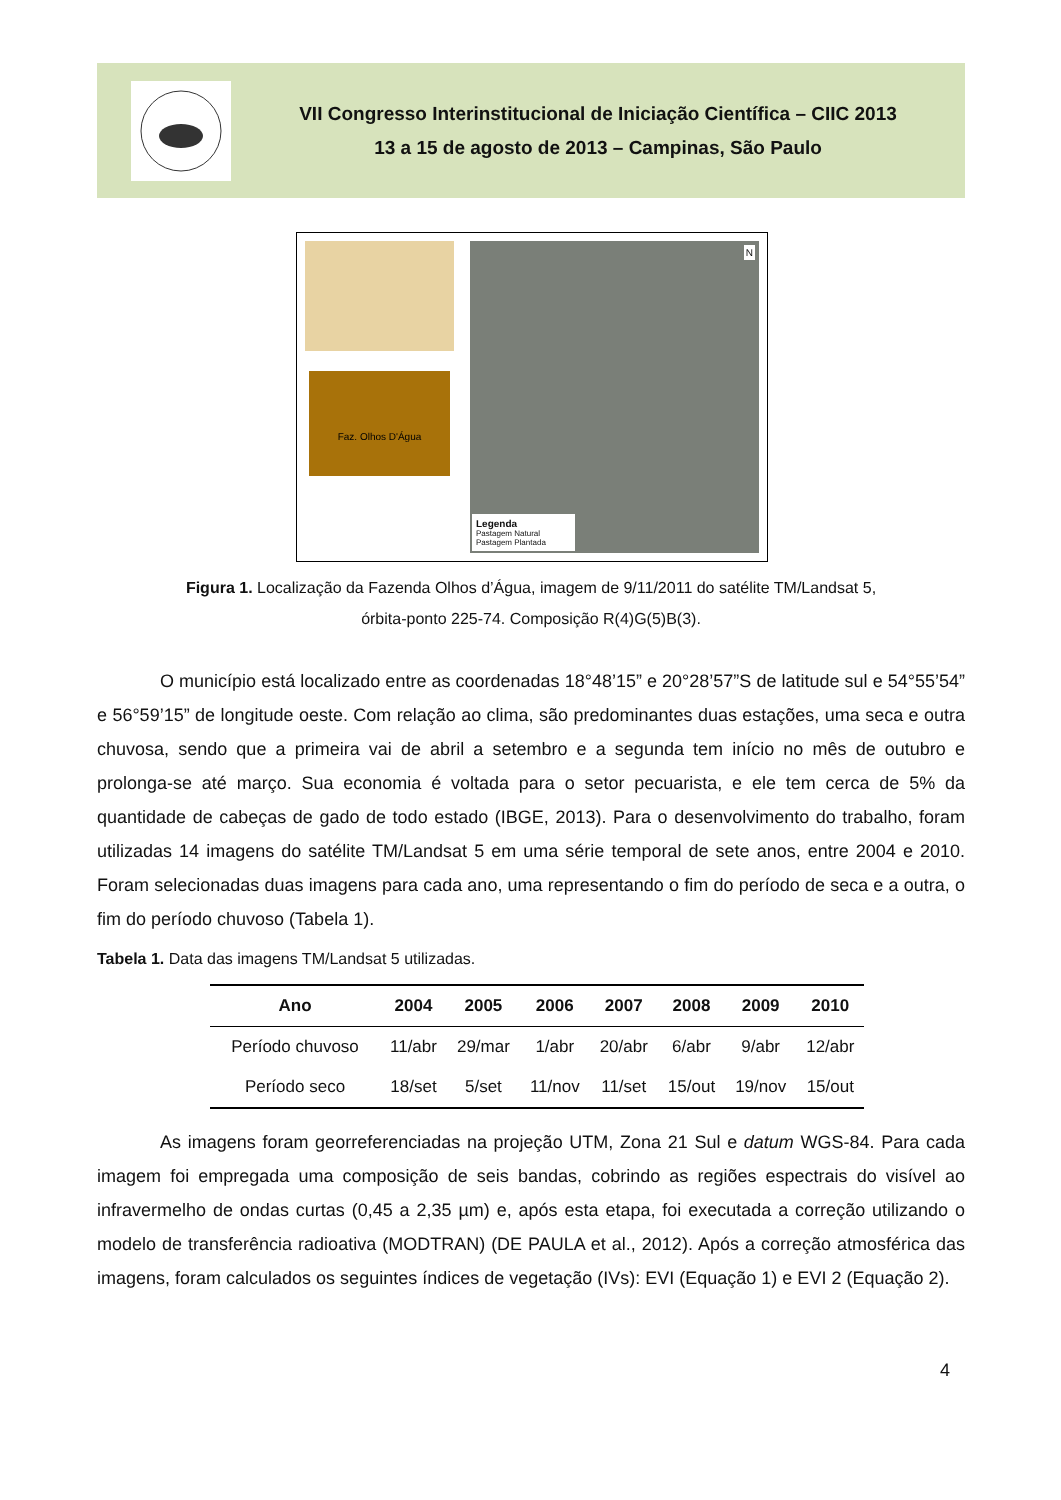VII Congresso Interinstitucional de Iniciação Científica – CIIC 2013
13 a 15 de agosto de 2013 – Campinas, São Paulo
Faz. Olhos D'Água
Legenda
Pastagem Natural
Pastagem Plantada
N
Figura 1. Localização da Fazenda Olhos d’Água, imagem de 9/11/2011 do satélite TM/Landsat 5,
órbita-ponto 225-74. Composição R(4)G(5)B(3).
O município está localizado entre as coordenadas 18°48’15” e 20°28’57”S de latitude sul e 54°55’54” e 56°59’15” de longitude oeste. Com relação ao clima, são predominantes duas estações, uma seca e outra chuvosa, sendo que a primeira vai de abril a setembro e a segunda tem início no mês de outubro e prolonga-se até março. Sua economia é voltada para o setor pecuarista, e ele tem cerca de 5% da quantidade de cabeças de gado de todo estado (IBGE, 2013). Para o desenvolvimento do trabalho, foram utilizadas 14 imagens do satélite TM/Landsat 5 em uma série temporal de sete anos, entre 2004 e 2010. Foram selecionadas duas imagens para cada ano, uma representando o fim do período de seca e a outra, o fim do período chuvoso (Tabela 1).
Tabela 1. Data das imagens TM/Landsat 5 utilizadas.
| Ano | 2004 | 2005 | 2006 | 2007 | 2008 | 2009 | 2010 |
| --- | --- | --- | --- | --- | --- | --- | --- |
| Período chuvoso | 11/abr | 29/mar | 1/abr | 20/abr | 6/abr | 9/abr | 12/abr |
| Período seco | 18/set | 5/set | 11/nov | 11/set | 15/out | 19/nov | 15/out |
As imagens foram georreferenciadas na projeção UTM, Zona 21 Sul e datum WGS-84. Para cada imagem foi empregada uma composição de seis bandas, cobrindo as regiões espectrais do visível ao infravermelho de ondas curtas (0,45 a 2,35 µm) e, após esta etapa, foi executada a correção utilizando o modelo de transferência radioativa (MODTRAN) (DE PAULA et al., 2012). Após a correção atmosférica das imagens, foram calculados os seguintes índices de vegetação (IVs): EVI (Equação 1) e EVI 2 (Equação 2).
4